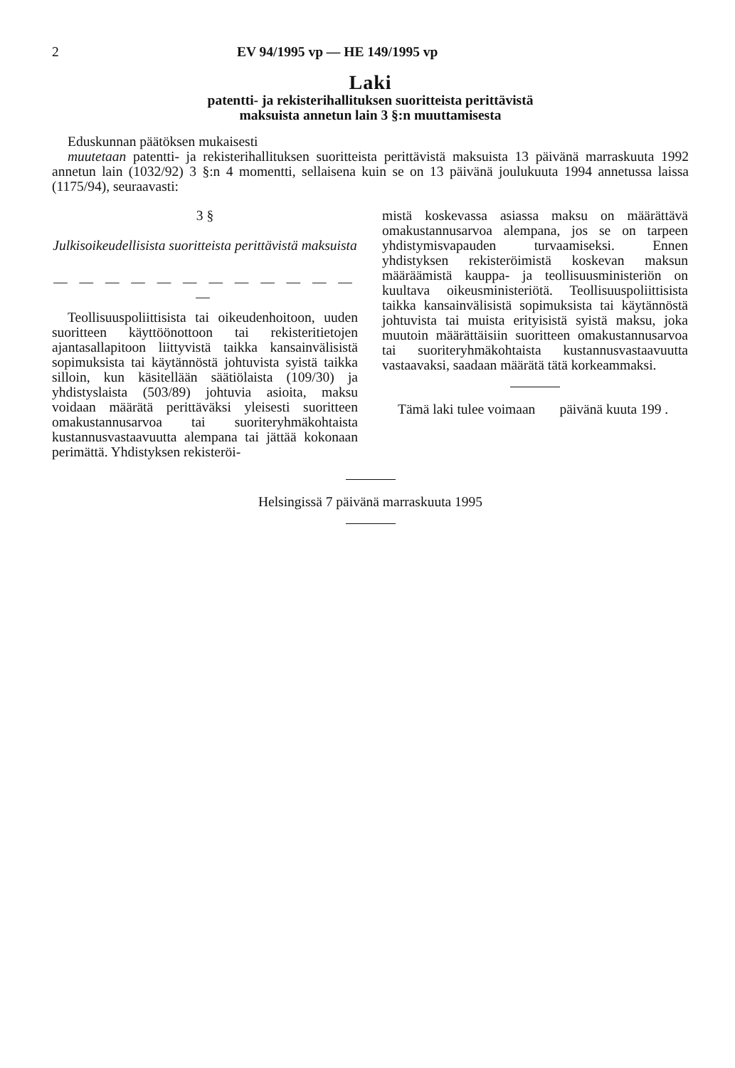2 EV 94/1995 vp — HE 149/1995 vp
Laki
patentti- ja rekisterihallituksen suoritteista perittävistä
maksuista annetun lain 3 §:n muuttamisesta
Eduskunnan päätöksen mukaisesti
muutetaan patentti- ja rekisterihallituksen suoritteista perittävistä maksuista 13 päivänä marraskuuta 1992 annetun lain (1032/92) 3 §:n 4 momentti, sellaisena kuin se on 13 päivänä joulukuuta 1994 annetussa laissa (1175/94), seuraavasti:
3 §
Julkisoikeudellisista suoritteista perittävistä maksuista
— — — — — — — — — — — — —
Teollisuuspoliittisista tai oikeudenhoitoon, uuden suoritteen käyttöönottoon tai rekisteritietojen ajantasallapitoon liittyvistä taikka kansainvälisistä sopimuksista tai käytännöstä johtuvista syistä taikka silloin, kun käsitellään säätiölaista (109/30) ja yhdistyslaista (503/89) johtuvia asioita, maksu voidaan määrätä perittäväksi yleisesti suoritteen omakustannusarvoa tai suoriteryhmäkohtaista kustannusvastaavuutta alempana tai jättää kokonaan perimättä. Yhdistyksen rekisteröi-
mistä koskevassa asiassa maksu on määrättävä omakustannusarvoa alempana, jos se on tarpeen yhdistymisvapauden turvaamiseksi. Ennen yhdistyksen rekisteröimistä koskevan maksun määräämistä kauppa- ja teollisuusministeriön on kuultava oikeusministeriötä. Teollisuuspoliittisista taikka kansainvälisistä sopimuksista tai käytännöstä johtuvista tai muista erityisistä syistä maksu, joka muutoin määrättäisiin suoritteen omakustannusarvoa tai suoriteryhmäkohtaista kustannusvastaavuutta vastaavaksi, saadaan määrätä tätä korkeammaksi.
Tämä laki tulee voimaan päivänä kuuta 199 .
Helsingissä 7 päivänä marraskuuta 1995